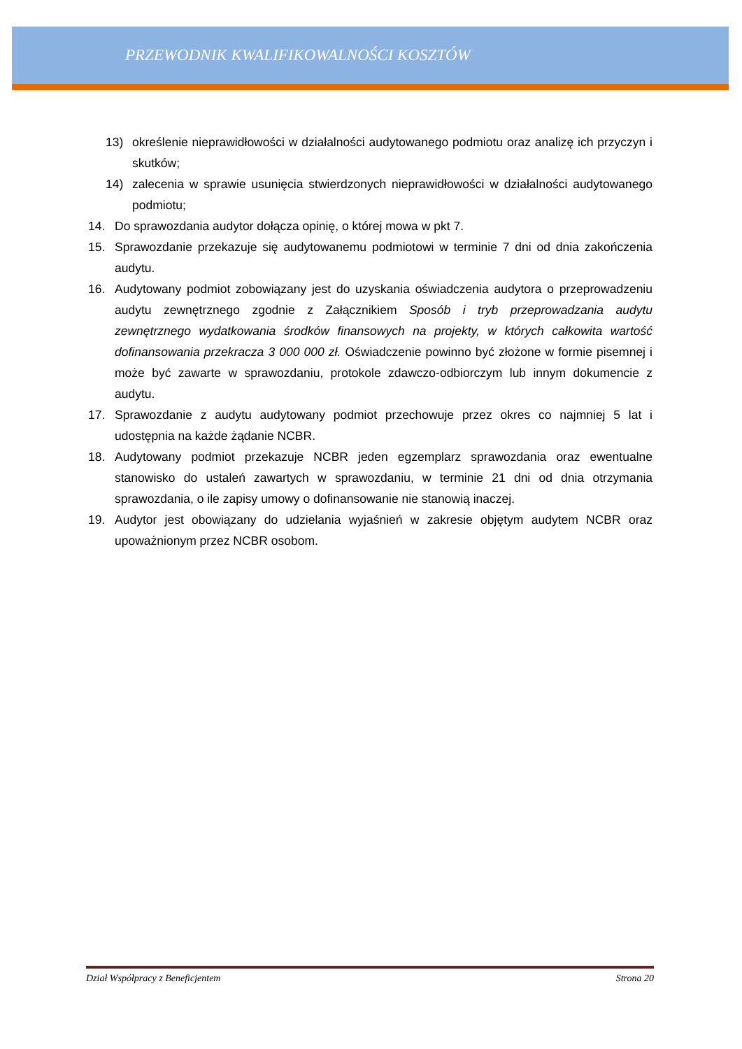PRZEWODNIK KWALIFIKOWALNOŚCI KOSZTÓW
13) określenie nieprawidłowości w działalności audytowanego podmiotu oraz analizę ich przyczyn i skutków;
14) zalecenia w sprawie usunięcia stwierdzonych nieprawidłowości w działalności audytowanego podmiotu;
14. Do sprawozdania audytor dołącza opinię, o której mowa w pkt 7.
15. Sprawozdanie przekazuje się audytowanemu podmiotowi w terminie 7 dni od dnia zakończenia audytu.
16. Audytowany podmiot zobowiązany jest do uzyskania oświadczenia audytora o przeprowadzeniu audytu zewnętrznego zgodnie z Załącznikiem Sposób i tryb przeprowadzania audytu zewnętrznego wydatkowania środków finansowych na projekty, w których całkowita wartość dofinansowania przekracza 3 000 000 zł. Oświadczenie powinno być złożone w formie pisemnej i może być zawarte w sprawozdaniu, protokole zdawczo-odbiorczym lub innym dokumencie z audytu.
17. Sprawozdanie z audytu audytowany podmiot przechowuje przez okres co najmniej 5 lat i udostępnia na każde żądanie NCBR.
18. Audytowany podmiot przekazuje NCBR jeden egzemplarz sprawozdania oraz ewentualne stanowisko do ustaleń zawartych w sprawozdaniu, w terminie 21 dni od dnia otrzymania sprawozdania, o ile zapisy umowy o dofinansowanie nie stanowią inaczej.
19. Audytor jest obowiązany do udzielania wyjaśnień w zakresie objętym audytem NCBR oraz upoważnionym przez NCBR osobom.
Dział Współpracy z Beneficjentem Strona 20